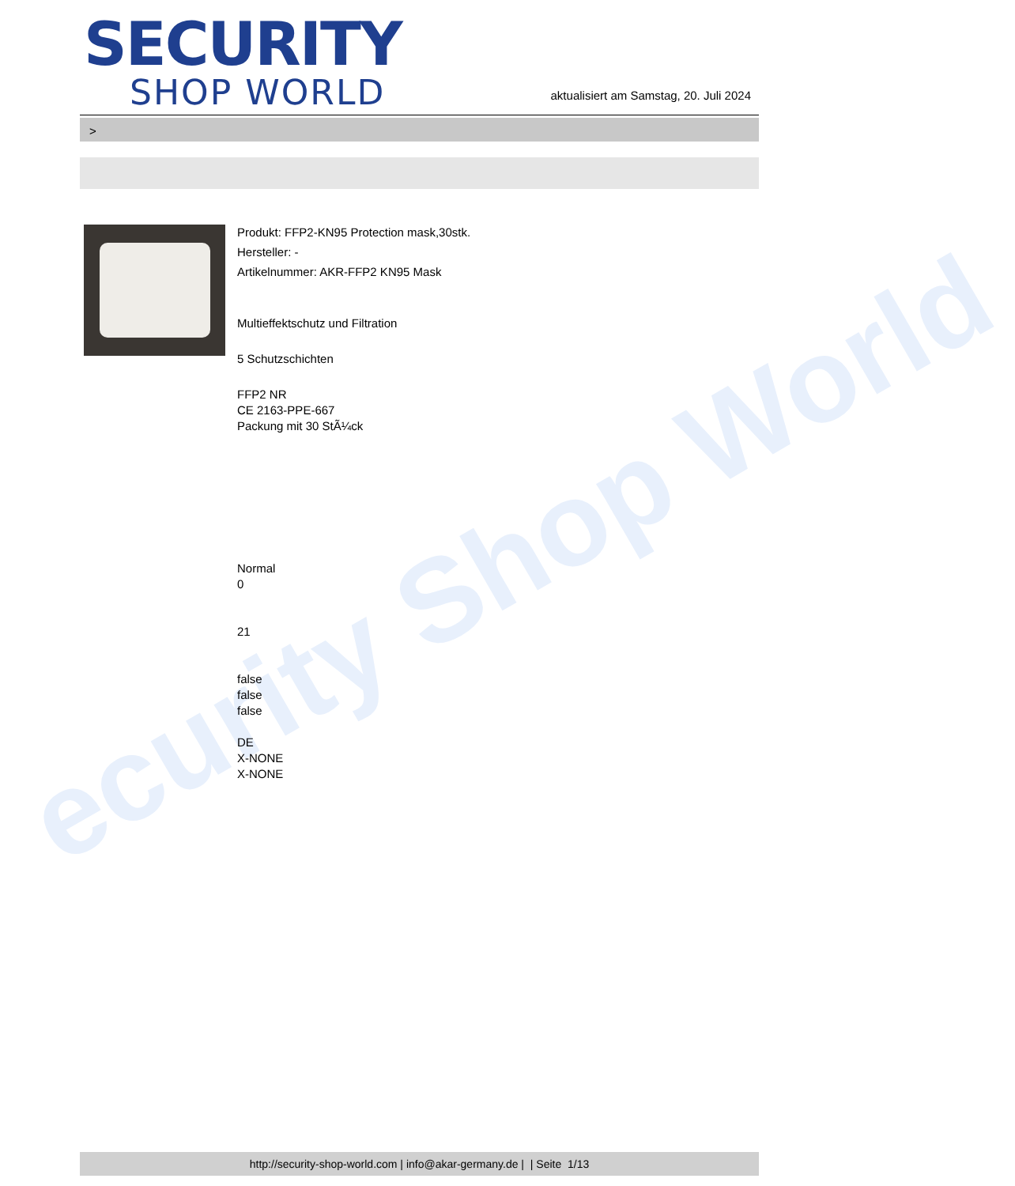ecurity Shop World
SECURITY
SHOP WORLD
aktualisiert am Samstag, 20. Juli 2024
>
Produkt: FFP2-KN95 Protection mask,30stk.
Hersteller: -
Artikelnummer: AKR-FFP2 KN95 Mask
Multieffektschutz und Filtration
5 Schutzschichten
FFP2 NR
CE 2163-PPE-667
Packung mit 30 StÃ¼ck
Normal
0
21
false
false
false
DE
X-NONE
X-NONE
http://security-shop-world.com | info@akar-germany.de | | Seite 1/13